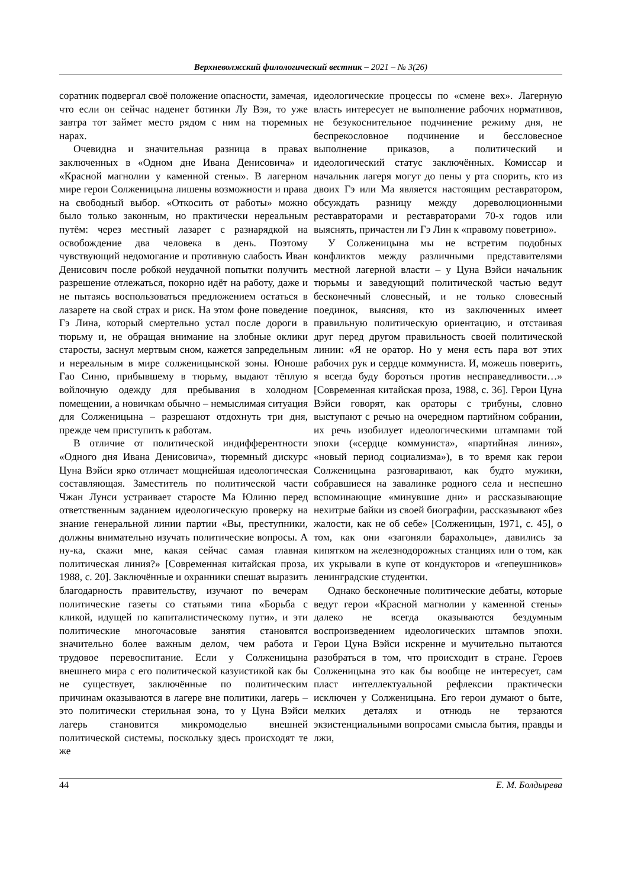Верхневолжский филологический вестник – 2021 – № 3(26)
соратник подвергал своё положение опасности, замечая, что если он сейчас наденет ботинки Лу Вэя, то уже завтра тот займет место рядом с ним на тюремных нарах.
Очевидна и значительная разница в правах заключенных в «Одном дне Ивана Денисовича» и «Красной магнолии у каменной стены». В лагерном мире герои Солженицына лишены возможности и права на свободный выбор. «Откосить от работы» можно было только законным, но практически нереальным путём: через местный лазарет с разнарядкой на освобождение два человека в день. Поэтому чувствующий недомогание и противную слабость Иван Денисович после робкой неудачной попытки получить разрешение отлежаться, покорно идёт на работу, даже и не пытаясь воспользоваться предложением остаться в лазарете на свой страх и риск. На этом фоне поведение Гэ Лина, который смертельно устал после дороги в тюрьму и, не обращая внимание на злобные оклики старосты, заснул мертвым сном, кажется запредельным и нереальным в мире солженицынской зоны. Юноше Гао Синю, прибывшему в тюрьму, выдают тёплую войлочную одежду для пребывания в холодном помещении, а новичкам обычно – немыслимая ситуация для Солженицына – разрешают отдохнуть три дня, прежде чем приступить к работам.
В отличие от политической индифферентности «Одного дня Ивана Денисовича», тюремный дискурс Цуна Вэйси ярко отличает мощнейшая идеологическая составляющая. Заместитель по политической части Чжан Лунси устраивает старосте Ма Юлиню перед ответственным заданием идеологическую проверку на знание генеральной линии партии «Вы, преступники, должны внимательно изучать политические вопросы. А ну-ка, скажи мне, какая сейчас самая главная политическая линия?» [Современная китайская проза, 1988, с. 20]. Заключённые и охранники спешат выразить благодарность правительству, изучают по вечерам политические газеты со статьями типа «Борьба с кликой, идущей по капиталистическому пути», и эти политические многочасовые занятия становятся значительно более важным делом, чем работа и трудовое перевоспитание. Если у Солженицына внешнего мира с его политической казуистикой как бы не существует, заключённые по политическим причинам оказываются в лагере вне политики, лагерь – это политически стерильная зона, то у Цуна Вэйси лагерь становится микромоделью внешней политической системы, поскольку здесь происходят те же
идеологические процессы по «смене вех». Лагерную власть интересует не выполнение рабочих нормативов, не безукоснительное подчинение режиму дня, не беспрекословное подчинение и бессловесное выполнение приказов, а политический и идеологический статус заключённых. Комиссар и начальник лагеря могут до пены у рта спорить, кто из двоих Гэ или Ма является настоящим реставратором, обсуждать разницу между дореволюционными реставраторами и реставраторами 70-х годов или выяснять, причастен ли Гэ Лин к «правому поветрию».
У Солженицына мы не встретим подобных конфликтов между различными представителями местной лагерной власти – у Цуна Вэйси начальник тюрьмы и заведующий политической частью ведут бесконечный словесный, и не только словесный поединок, выясняя, кто из заключенных имеет правильную политическую ориентацию, и отстаивая друг перед другом правильность своей политической линии: «Я не оратор. Но у меня есть пара вот этих рабочих рук и сердце коммуниста. И, можешь поверить, я всегда буду бороться против несправедливости…» [Современная китайская проза, 1988, с. 36]. Герои Цуна Вэйси говорят, как ораторы с трибуны, словно выступают с речью на очередном партийном собрании, их речь изобилует идеологическими штампами той эпохи («сердце коммуниста», «партийная линия», «новый период социализма»), в то время как герои Солженицына разговаривают, как будто мужики, собравшиеся на завалинке родного села и неспешно вспоминающие «минувшие дни» и рассказывающие нехитрые байки из своей биографии, рассказывают «без жалости, как не об себе» [Солженицын, 1971, с. 45], о том, как они «загоняли барахольце», давились за кипятком на железнодорожных станциях или о том, как их укрывали в купе от кондукторов и «гепеушников» ленинградские студентки.
Однако бесконечные политические дебаты, которые ведут герои «Красной магнолии у каменной стены» далеко не всегда оказываются бездумным воспроизведением идеологических штампов эпохи. Герои Цуна Вэйси искренне и мучительно пытаются разобраться в том, что происходит в стране. Героев Солженицына это как бы вообще не интересует, сам пласт интеллектуальной рефлексии практически исключен у Солженицына. Его герои думают о быте, мелких деталях и отнюдь не терзаются экзистенциальными вопросами смысла бытия, правды и лжи,
44 Е. М. Болдырева